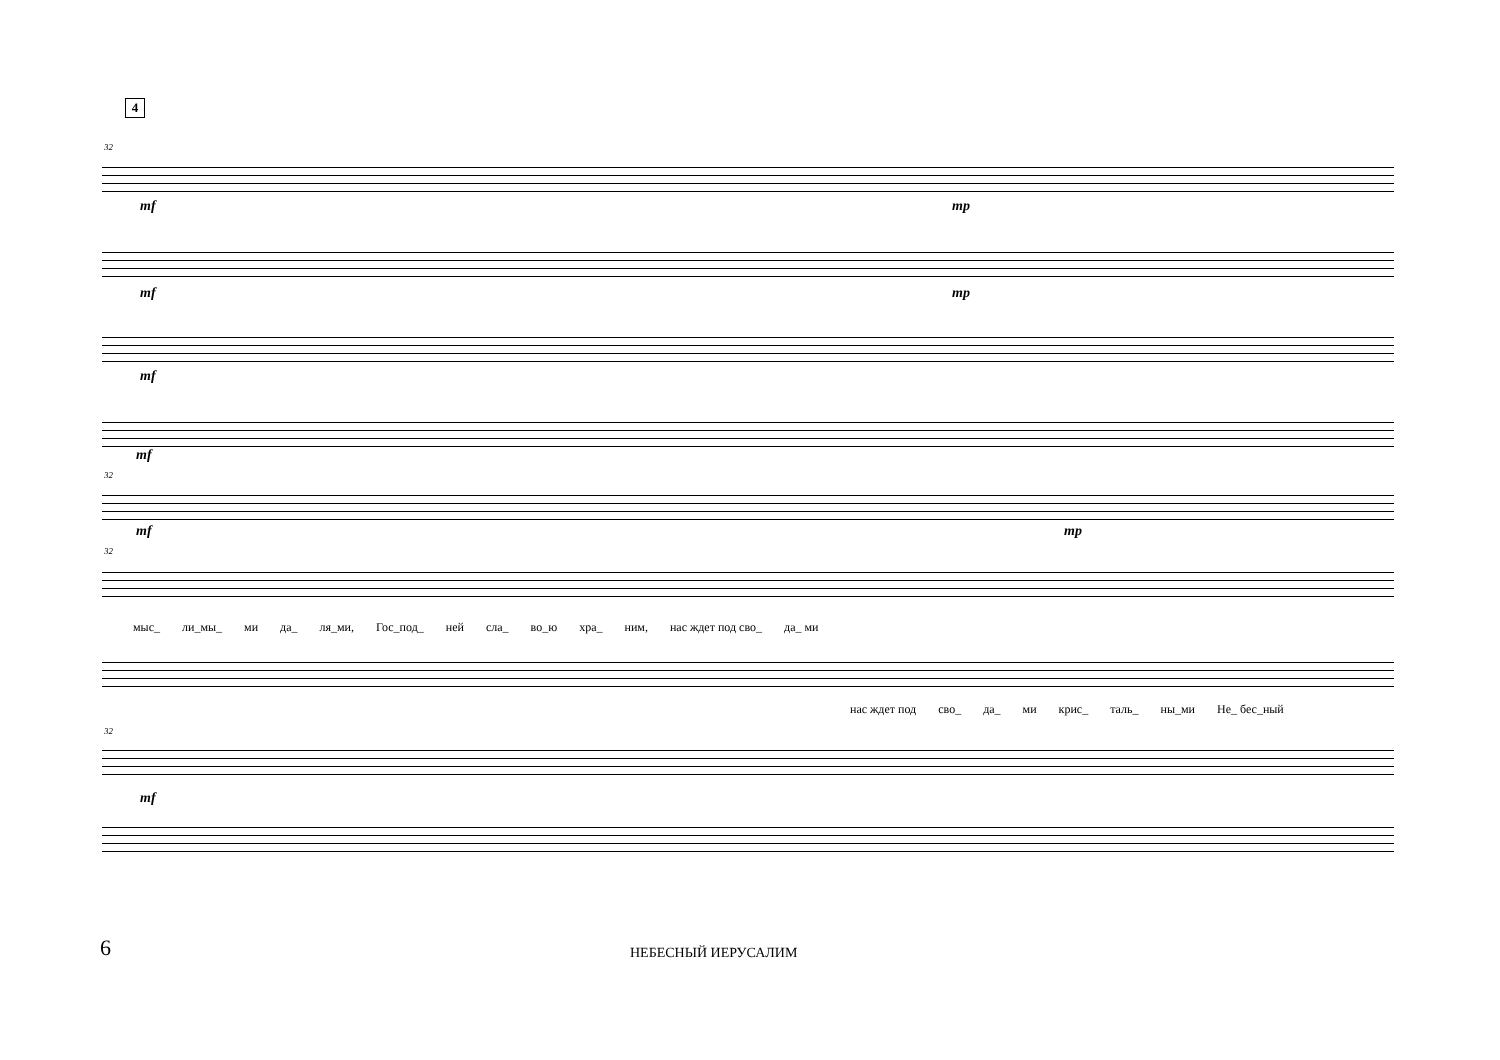4
32
mf mp
mf mp
mf
mf
32
mf mp
32
мыс_ ли_мы_ ми да_ ля_ми, Гос_под_ ней сла_ во_ю хра_ ним, нас ждет под сво_ да_ ми
нас ждет под сво_ да_ ми крис_ таль_ ны_ми Не_ бес_ный
32
mf
6 НЕБЕСНЫЙ ИЕРУСАЛИМ